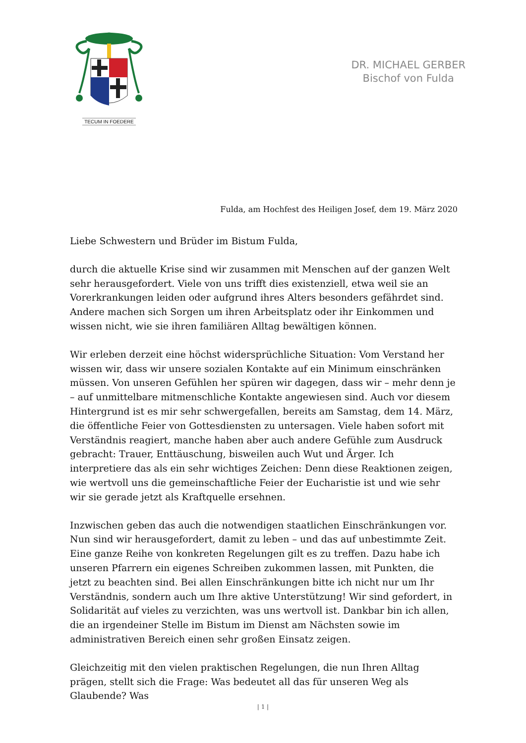TECUM IN FOEDERE
DR. MICHAEL GERBER
Bischof von Fulda
Fulda, am Hochfest des Heiligen Josef, dem 19. März 2020
Liebe Schwestern und Brüder im Bistum Fulda,
durch die aktuelle Krise sind wir zusammen mit Menschen auf der ganzen Welt sehr herausgefordert. Viele von uns trifft dies existenziell, etwa weil sie an Vorer­krankungen leiden oder aufgrund ihres Alters besonders gefährdet sind. Andere machen sich Sorgen um ihren Arbeitsplatz oder ihr Einkommen und wissen nicht, wie sie ihren familiären Alltag bewältigen können.
Wir erleben derzeit eine höchst widersprüchliche Situation: Vom Verstand her wissen wir, dass wir unsere sozialen Kontakte auf ein Minimum einschränken müssen. Von unseren Gefühlen her spüren wir dagegen, dass wir – mehr denn je – auf unmittelbare mitmenschliche Kontakte angewiesen sind. Auch vor diesem Hintergrund ist es mir sehr schwergefallen, bereits am Samstag, dem 14. März, die öffentliche Feier von Gottesdiensten zu untersagen. Viele haben sofort mit Ver­ständnis reagiert, manche haben aber auch andere Gefühle zum Ausdruck ge­bracht: Trauer, Enttäuschung, bisweilen auch Wut und Ärger. Ich interpretiere das als ein sehr wichtiges Zeichen: Denn diese Reaktionen zeigen, wie wertvoll uns die gemeinschaftliche Feier der Eucharistie ist und wie sehr wir sie gerade jetzt als Kraftquelle ersehnen.
Inzwischen geben das auch die notwendigen staatlichen Einschränkungen vor. Nun sind wir herausgefordert, damit zu leben – und das auf unbestimmte Zeit. Eine ganze Reihe von konkreten Regelungen gilt es zu treffen. Dazu habe ich un­seren Pfarrern ein eigenes Schreiben zukommen lassen, mit Punkten, die jetzt zu beachten sind. Bei allen Einschränkungen bitte ich nicht nur um Ihr Verständnis, sondern auch um Ihre aktive Unterstützung! Wir sind gefordert, in Solidarität auf vieles zu verzichten, was uns wertvoll ist. Dankbar bin ich allen, die an irgendei­ner Stelle im Bistum im Dienst am Nächsten sowie im administrativen Bereich ei­nen sehr großen Einsatz zeigen.
Gleichzeitig mit den vielen praktischen Regelungen, die nun Ihren Alltag prägen, stellt sich die Frage: Was bedeutet all das für unseren Weg als Glaubende? Was
| 1 |